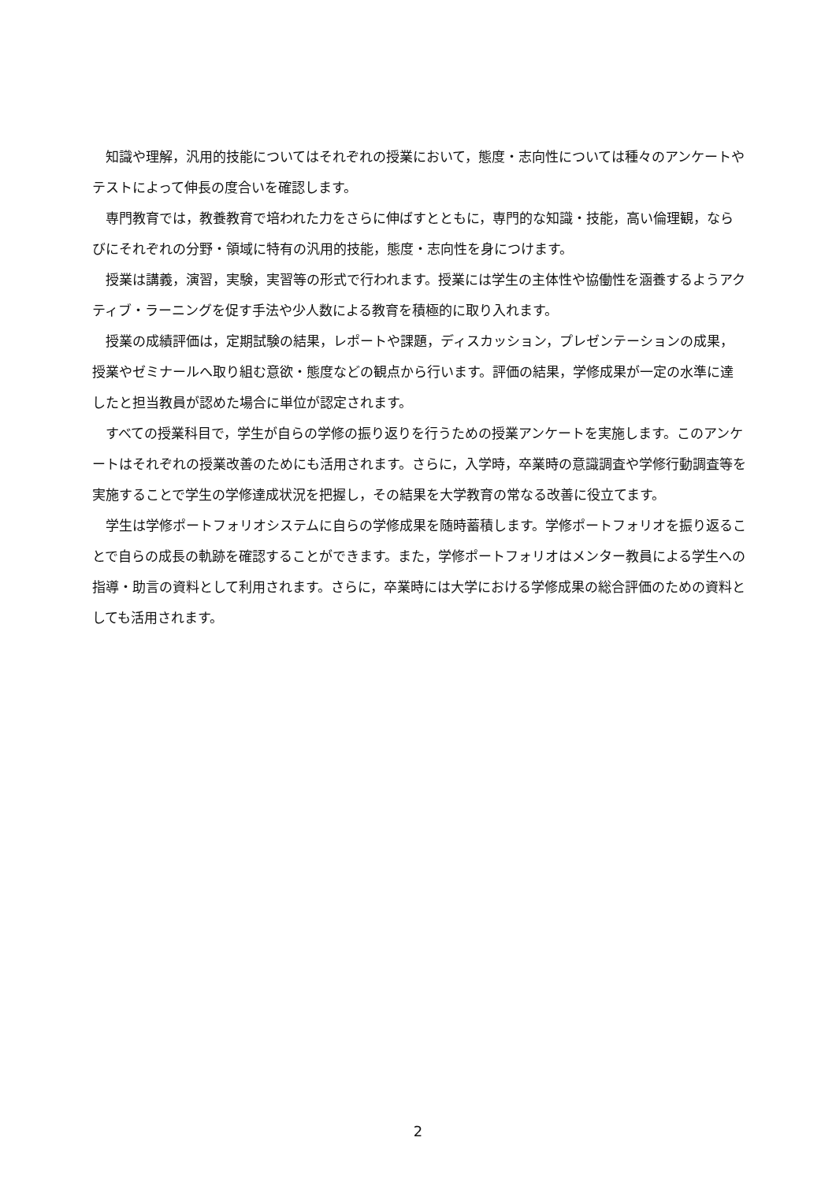知識や理解，汎用的技能についてはそれぞれの授業において，態度・志向性については種々のアンケートやテストによって伸長の度合いを確認します。
専門教育では，教養教育で培われた力をさらに伸ばすとともに，専門的な知識・技能，高い倫理観，ならびにそれぞれの分野・領域に特有の汎用的技能，態度・志向性を身につけます。
授業は講義，演習，実験，実習等の形式で行われます。授業には学生の主体性や協働性を涵養するようアクティブ・ラーニングを促す手法や少人数による教育を積極的に取り入れます。
授業の成績評価は，定期試験の結果，レポートや課題，ディスカッション，プレゼンテーションの成果，授業やゼミナールへ取り組む意欲・態度などの観点から行います。評価の結果，学修成果が一定の水準に達したと担当教員が認めた場合に単位が認定されます。
すべての授業科目で，学生が自らの学修の振り返りを行うための授業アンケートを実施します。このアンケートはそれぞれの授業改善のためにも活用されます。さらに，入学時，卒業時の意識調査や学修行動調査等を実施することで学生の学修達成状況を把握し，その結果を大学教育の常なる改善に役立てます。
学生は学修ポートフォリオシステムに自らの学修成果を随時蓄積します。学修ポートフォリオを振り返ることで自らの成長の軌跡を確認することができます。また，学修ポートフォリオはメンター教員による学生への指導・助言の資料として利用されます。さらに，卒業時には大学における学修成果の総合評価のための資料としても活用されます。
2